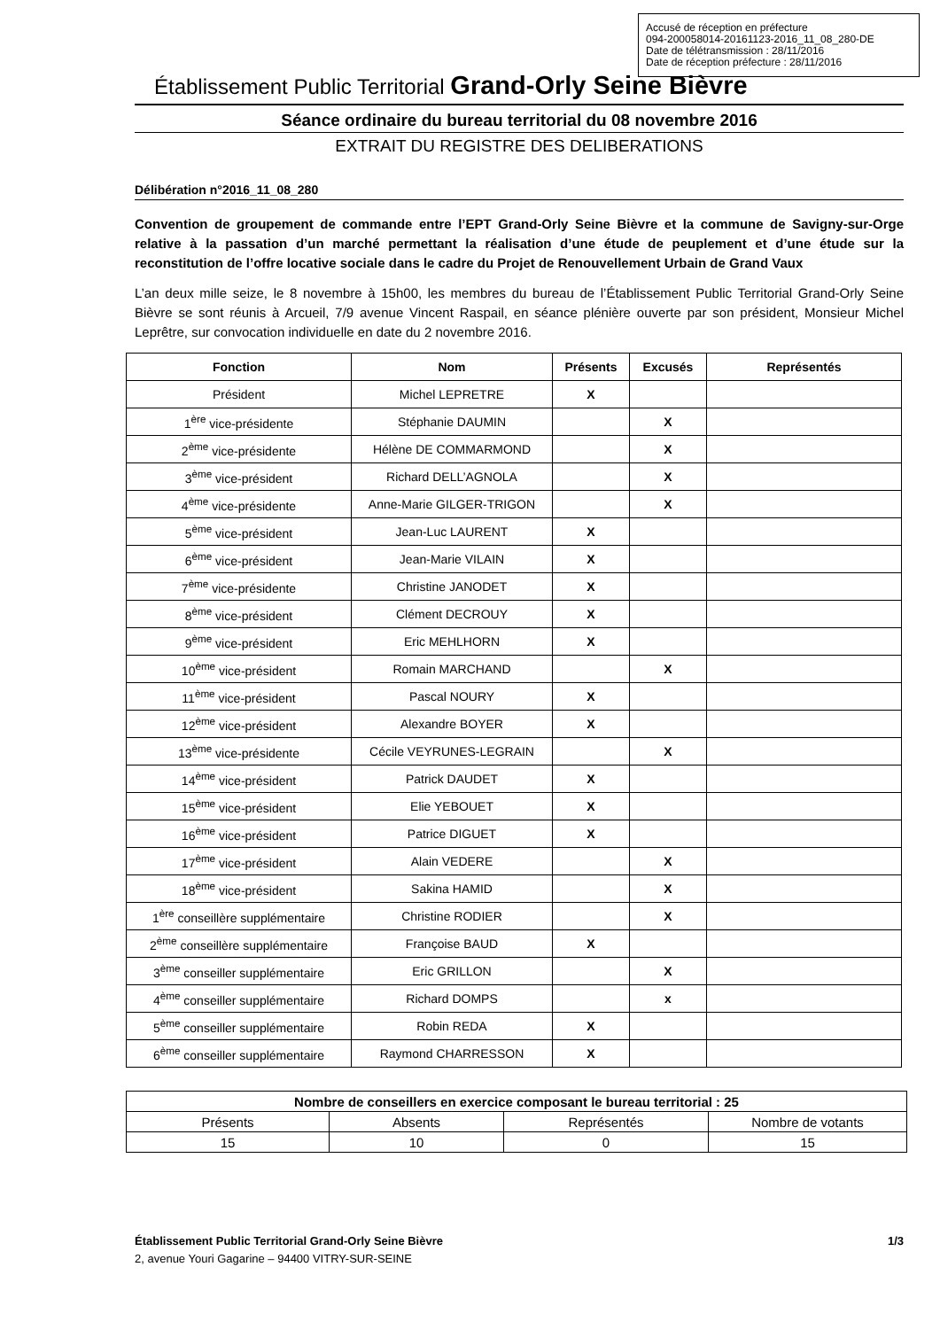Accusé de réception en préfecture
094-200058014-20161123-2016_11_08_280-DE
Date de télétransmission : 28/11/2016
Date de réception préfecture : 28/11/2016
Établissement Public Territorial Grand-Orly Seine Bièvre
Séance ordinaire du bureau territorial du 08 novembre 2016
EXTRAIT DU REGISTRE DES DELIBERATIONS
Délibération n°2016_11_08_280
Convention de groupement de commande entre l’EPT Grand-Orly Seine Bièvre et la commune de Savigny-sur-Orge relative à la passation d’un marché permettant la réalisation d’une étude de peuplement et d’une étude sur la reconstitution de l’offre locative sociale dans le cadre du Projet de Renouvellement Urbain de Grand Vaux
L’an deux mille seize, le 8 novembre à 15h00, les membres du bureau de l’Établissement Public Territorial Grand-Orly Seine Bièvre se sont réunis à Arcueil, 7/9 avenue Vincent Raspail, en séance plénière ouverte par son président, Monsieur Michel Leprêtre, sur convocation individuelle en date du 2 novembre 2016.
| Fonction | Nom | Présents | Excusés | Représentés |
| --- | --- | --- | --- | --- |
| Président | Michel LEPRETRE | X | | |
| 1<sup>ère</sup> vice-présidente | Stéphanie DAUMIN | | X | |
| 2<sup>ème</sup> vice-présidente | Hélène DE COMMARMOND | | X | |
| 3<sup>ème</sup> vice-président | Richard DELL’AGNOLA | | X | |
| 4<sup>ème</sup> vice-présidente | Anne-Marie GILGER-TRIGON | | X | |
| 5<sup>ème</sup> vice-président | Jean-Luc LAURENT | X | | |
| 6<sup>ème</sup> vice-président | Jean-Marie VILAIN | X | | |
| 7<sup>ème</sup> vice-présidente | Christine JANODET | X | | |
| 8<sup>ème</sup> vice-président | Clément DECROUY | X | | |
| 9<sup>ème</sup> vice-président | Eric MEHLHORN | X | | |
| 10<sup>ème</sup> vice-président | Romain MARCHAND | | X | |
| 11<sup>ème</sup> vice-président | Pascal NOURY | X | | |
| 12<sup>ème</sup> vice-président | Alexandre BOYER | X | | |
| 13<sup>ème</sup> vice-présidente | Cécile VEYRUNES-LEGRAIN | | X | |
| 14<sup>ème</sup> vice-président | Patrick DAUDET | X | | |
| 15<sup>ème</sup> vice-président | Elie YEBOUET | X | | |
| 16<sup>ème</sup> vice-président | Patrice DIGUET | X | | |
| 17<sup>ème</sup> vice-président | Alain VEDERE | | X | |
| 18<sup>ème</sup> vice-président | Sakina HAMID | | X | |
| 1<sup>ère</sup> conseillère supplémentaire | Christine RODIER | | X | |
| 2<sup>ème</sup> conseillère supplémentaire | Françoise BAUD | X | | |
| 3<sup>ème</sup> conseiller supplémentaire | Eric GRILLON | | X | |
| 4<sup>ème</sup> conseiller supplémentaire | Richard DOMPS | | x | |
| 5<sup>ème</sup> conseiller supplémentaire | Robin REDA | X | | |
| 6<sup>ème</sup> conseiller supplémentaire | Raymond CHARRESSON | X | | |
| Nombre de conseillers en exercice composant le bureau territorial : 25 | | | |
| --- | --- | --- | --- |
| Présents | Absents | Représentés | Nombre de votants |
| 15 | 10 | 0 | 15 |
Établissement Public Territorial Grand-Orly Seine Bièvre 1/3
2, avenue Youri Gagarine – 94400 VITRY-SUR-SEINE